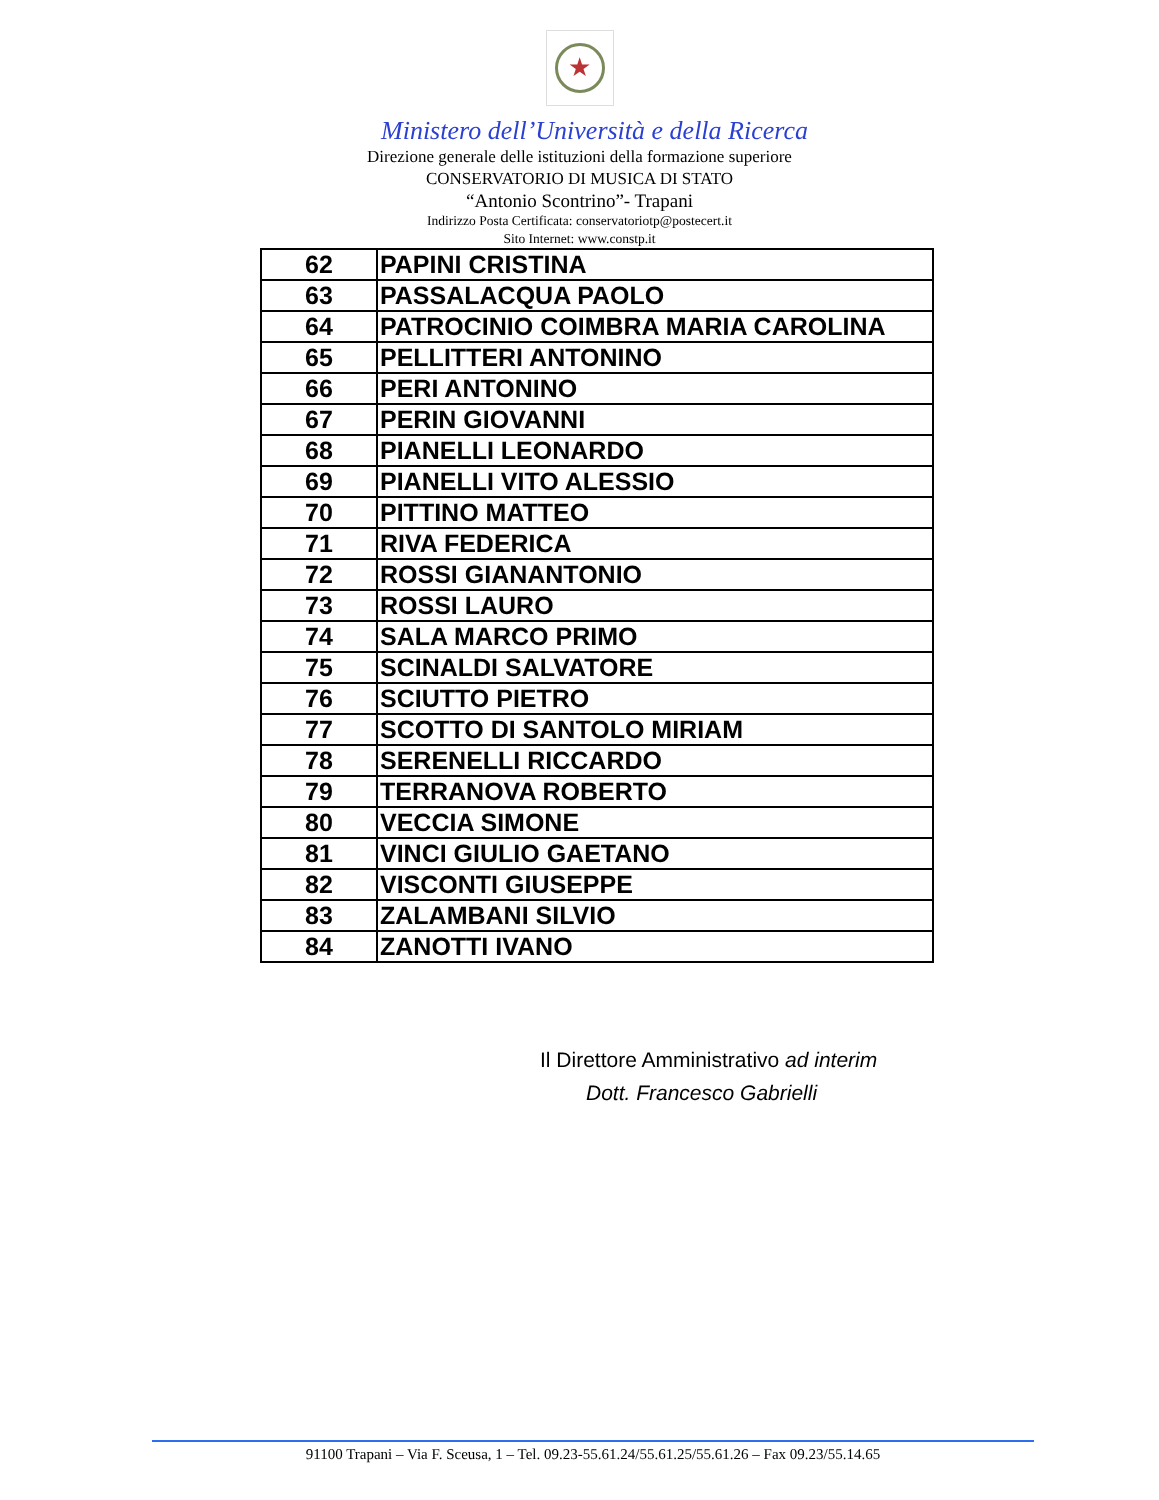★
Ministero dell’Università e della Ricerca
Direzione generale delle istituzioni della formazione superiore
CONSERVATORIO DI MUSICA DI STATO
“Antonio Scontrino”- Trapani
Indirizzo Posta Certificata: conservatoriotp@postecert.it
Sito Internet: www.constp.it
| 62 | PAPINI CRISTINA |
| 63 | PASSALACQUA PAOLO |
| 64 | PATROCINIO COIMBRA MARIA CAROLINA |
| 65 | PELLITTERI ANTONINO |
| 66 | PERI ANTONINO |
| 67 | PERIN GIOVANNI |
| 68 | PIANELLI LEONARDO |
| 69 | PIANELLI VITO ALESSIO |
| 70 | PITTINO MATTEO |
| 71 | RIVA FEDERICA |
| 72 | ROSSI GIANANTONIO |
| 73 | ROSSI LAURO |
| 74 | SALA MARCO PRIMO |
| 75 | SCINALDI SALVATORE |
| 76 | SCIUTTO PIETRO |
| 77 | SCOTTO DI SANTOLO MIRIAM |
| 78 | SERENELLI RICCARDO |
| 79 | TERRANOVA ROBERTO |
| 80 | VECCIA SIMONE |
| 81 | VINCI GIULIO GAETANO |
| 82 | VISCONTI GIUSEPPE |
| 83 | ZALAMBANI SILVIO |
| 84 | ZANOTTI IVANO |
Il Direttore Amministrativo ad interim
Dott. Francesco Gabrielli
91100 Trapani – Via F. Sceusa, 1 – Tel. 09.23-55.61.24/55.61.25/55.61.26 – Fax 09.23/55.14.65